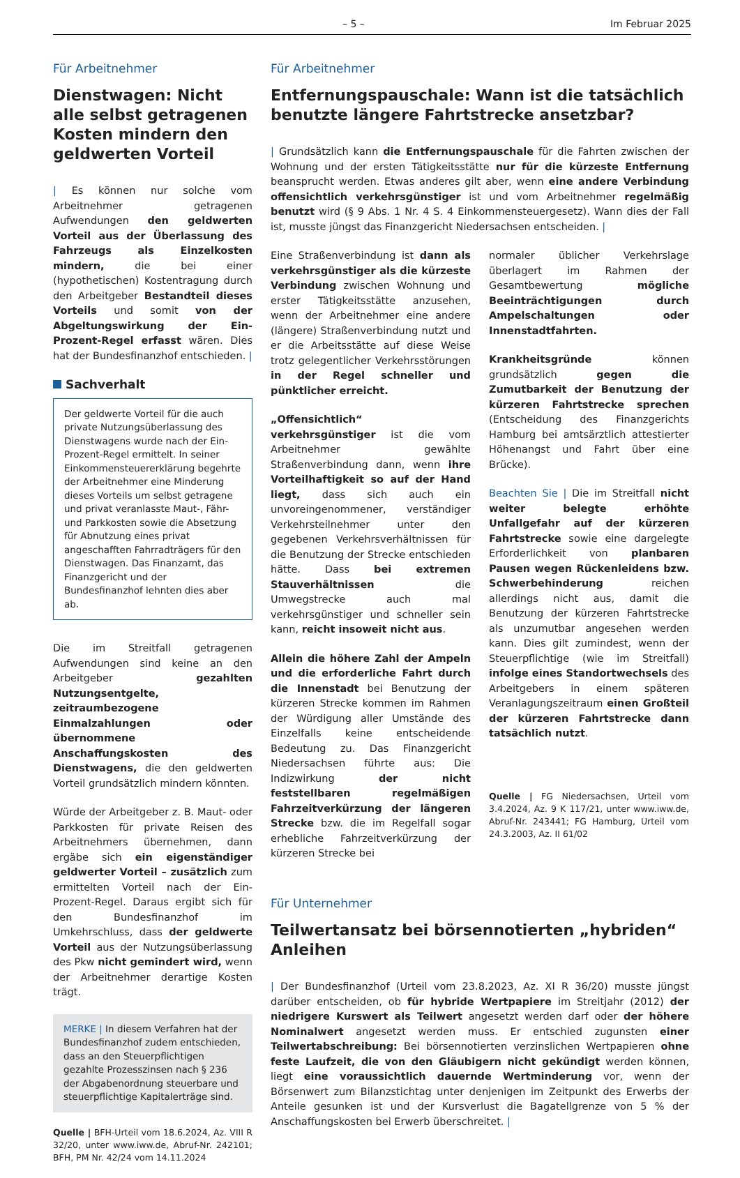– 5 – Im Februar 2025
Für Arbeitnehmer
Dienstwagen: Nicht alle selbst getragenen Kosten mindern den geldwerten Vorteil
| Es können nur solche vom Arbeitnehmer getragenen Aufwendungen den geldwerten Vorteil aus der Überlassung des Fahrzeugs als Einzelkosten mindern, die bei einer (hypothetischen) Kostentragung durch den Arbeitgeber Bestandteil dieses Vorteils und somit von der Abgeltungswirkung der Ein-Prozent-Regel erfasst wären. Dies hat der Bundesfinanzhof entschieden. |
Sachverhalt
Der geldwerte Vorteil für die auch private Nutzungsüberlassung des Dienstwagens wurde nach der Ein-Prozent-Regel ermittelt. In seiner Einkommensteuererklärung begehrte der Arbeitnehmer eine Minderung dieses Vorteils um selbst getragene und privat veranlasste Maut-, Fähr- und Parkkosten sowie die Absetzung für Abnutzung eines privat angeschafften Fahrradträgers für den Dienstwagen. Das Finanzamt, das Finanzgericht und der Bundesfinanzhof lehnten dies aber ab.
Die im Streitfall getragenen Aufwendungen sind keine an den Arbeitgeber gezahlten Nutzungsentgelte, zeitraumbezogene Einmalzahlungen oder übernommene Anschaffungskosten des Dienstwagens, die den geldwerten Vorteil grundsätzlich mindern könnten.
Würde der Arbeitgeber z. B. Maut- oder Parkkosten für private Reisen des Arbeitnehmers übernehmen, dann ergäbe sich ein eigenständiger geldwerter Vorteil – zusätzlich zum ermittelten Vorteil nach der Ein-Prozent-Regel. Daraus ergibt sich für den Bundesfinanzhof im Umkehrschluss, dass der geldwerte Vorteil aus der Nutzungsüberlassung des Pkw nicht gemindert wird, wenn der Arbeitnehmer derartige Kosten trägt.
MERKE | In diesem Verfahren hat der Bundesfinanzhof zudem entschieden, dass an den Steuerpflichtigen gezahlte Prozesszinsen nach § 236 der Abgabenordnung steuerbare und steuerpflichtige Kapitalerträge sind.
Quelle | BFH-Urteil vom 18.6.2024, Az. VIII R 32/20, unter www.iww.de, Abruf-Nr. 242101; BFH, PM Nr. 42/24 vom 14.11.2024
Für Arbeitnehmer
Entfernungspauschale: Wann ist die tatsächlich benutzte längere Fahrtstrecke ansetzbar?
| Grundsätzlich kann die Entfernungspauschale für die Fahrten zwischen der Wohnung und der ersten Tätigkeitsstätte nur für die kürzeste Entfernung beansprucht werden. Etwas anderes gilt aber, wenn eine andere Verbindung offensichtlich verkehrsgünstiger ist und vom Arbeitnehmer regelmäßig benutzt wird (§ 9 Abs. 1 Nr. 4 S. 4 Einkommensteuergesetz). Wann dies der Fall ist, musste jüngst das Finanzgericht Niedersachsen entscheiden. |
Eine Straßenverbindung ist dann als verkehrsgünstiger als die kürzeste Verbindung zwischen Wohnung und erster Tätigkeitsstätte anzusehen, wenn der Arbeitnehmer eine andere (längere) Straßenverbindung nutzt und er die Arbeitsstätte auf diese Weise trotz gelegentlicher Verkehrsstörungen in der Regel schneller und pünktlicher erreicht.
„Offensichtlich“ verkehrsgünstiger ist die vom Arbeitnehmer gewählte Straßenverbindung dann, wenn ihre Vorteilhaftigkeit so auf der Hand liegt, dass sich auch ein unvoreingenommener, verständiger Verkehrsteilnehmer unter den gegebenen Verkehrsverhältnissen für die Benutzung der Strecke entschieden hätte. Dass bei extremen Stauverhältnissen die Umwegstrecke auch mal verkehrsgünstiger und schneller sein kann, reicht insoweit nicht aus.
Allein die höhere Zahl der Ampeln und die erforderliche Fahrt durch die Innenstadt bei Benutzung der kürzeren Strecke kommen im Rahmen der Würdigung aller Umstände des Einzelfalls keine entscheidende Bedeutung zu. Das Finanzgericht Niedersachsen führte aus: Die Indizwirkung der nicht feststellbaren regelmäßigen Fahrzeitverkürzung der längeren Strecke bzw. die im Regelfall sogar erhebliche Fahrzeitverkürzung der kürzeren Strecke bei
normaler üblicher Verkehrslage überlagert im Rahmen der Gesamtbewertung mögliche Beeinträchtigungen durch Ampelschaltungen oder Innenstadtfahrten.
Krankheitsgründe können grundsätzlich gegen die Zumutbarkeit der Benutzung der kürzeren Fahrtstrecke sprechen (Entscheidung des Finanzgerichts Hamburg bei amtsärztlich attestierter Höhenangst und Fahrt über eine Brücke).
Beachten Sie | Die im Streitfall nicht weiter belegte erhöhte Unfallgefahr auf der kürzeren Fahrtstrecke sowie eine dargelegte Erforderlichkeit von planbaren Pausen wegen Rückenleidens bzw. Schwerbehinderung reichen allerdings nicht aus, damit die Benutzung der kürzeren Fahrtstrecke als unzumutbar angesehen werden kann. Dies gilt zumindest, wenn der Steuerpflichtige (wie im Streitfall) infolge eines Standortwechsels des Arbeitgebers in einem späteren Veranlagungszeitraum einen Großteil der kürzeren Fahrtstrecke dann tatsächlich nutzt.
Quelle | FG Niedersachsen, Urteil vom 3.4.2024, Az. 9 K 117/21, unter www.iww.de, Abruf-Nr. 243441; FG Hamburg, Urteil vom 24.3.2003, Az. II 61/02
Für Unternehmer
Teilwertansatz bei börsennotierten „hybriden“ Anleihen
| Der Bundesfinanzhof (Urteil vom 23.8.2023, Az. XI R 36/20) musste jüngst darüber entscheiden, ob für hybride Wertpapiere im Streitjahr (2012) der niedrigere Kurswert als Teilwert angesetzt werden darf oder der höhere Nominalwert angesetzt werden muss. Er entschied zugunsten einer Teilwertabschreibung: Bei börsennotierten verzinslichen Wertpapieren ohne feste Laufzeit, die von den Gläubigern nicht gekündigt werden können, liegt eine voraussichtlich dauernde Wertminderung vor, wenn der Börsenwert zum Bilanzstichtag unter denjenigen im Zeitpunkt des Erwerbs der Anteile gesunken ist und der Kursverlust die Bagatellgrenze von 5 % der Anschaffungskosten bei Erwerb überschreitet. |